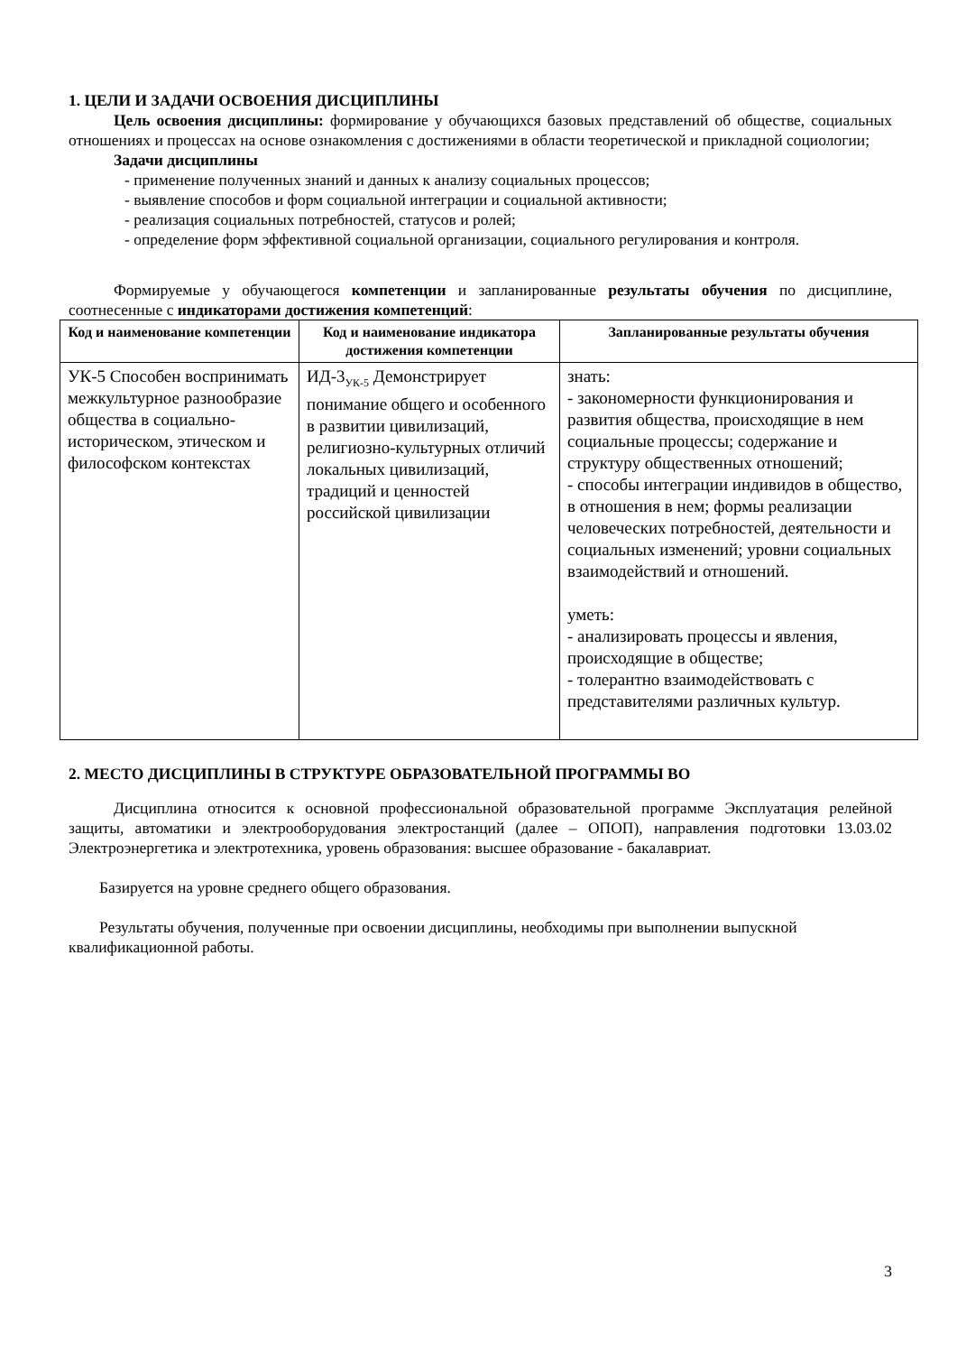1. ЦЕЛИ И ЗАДАЧИ ОСВОЕНИЯ ДИСЦИПЛИНЫ
Цель освоения дисциплины: формирование у обучающихся базовых представлений об обществе, социальных отношениях и процессах на основе ознакомления с достижениями в области теоретической и прикладной социологии;
Задачи дисциплины
- применение полученных знаний и данных к анализу социальных процессов;
- выявление способов и форм социальной интеграции и социальной активности;
- реализация социальных потребностей, статусов и ролей;
- определение форм эффективной социальной организации, социального регулирования и контроля.
Формируемые у обучающегося компетенции и запланированные результаты обучения по дисциплине, соотнесенные с индикаторами достижения компетенций:
| Код и наименование компетенции | Код и наименование индикатора достижения компетенции | Запланированные результаты обучения |
| --- | --- | --- |
| УК-5 Способен воспринимать межкультурное разнообразие общества в социально-историческом, этическом и философском контекстах | ИД-3<sub>УК-5</sub> Демонстрирует понимание общего и особенного в развитии цивилизаций, религиозно-культурных отличий локальных цивилизаций, традиций и ценностей российской цивилизации | знать: - закономерности функционирования и развития общества, происходящие в нем социальные процессы; содержание и структуру общественных отношений; - способы интеграции индивидов в общество, в отношения в нем; формы реализации человеческих потребностей, деятельности и социальных изменений; уровни социальных взаимодействий и отношений. уметь: - анализировать процессы и явления, происходящие в обществе; - толерантно взаимодействовать с представителями различных культур. |
2. МЕСТО ДИСЦИПЛИНЫ В СТРУКТУРЕ ОБРАЗОВАТЕЛЬНОЙ ПРОГРАММЫ ВО
Дисциплина относится к основной профессиональной образовательной программе Эксплуатация релейной защиты, автоматики и электрооборудования электростанций (далее – ОПОП), направления подготовки 13.03.02 Электроэнергетика и электротехника, уровень образования: высшее образование - бакалавриат.
Базируется на уровне среднего общего образования.
Результаты обучения, полученные при освоении дисциплины, необходимы при выполнении выпускной квалификационной работы.
3